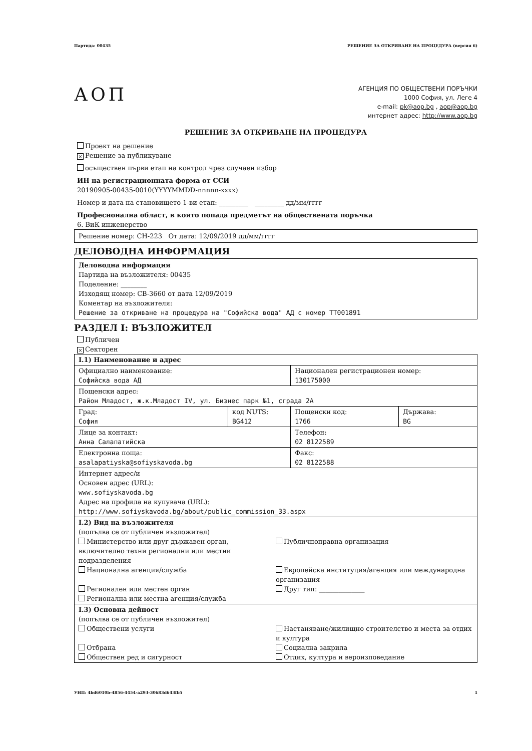Партида: 00435 РЕШЕНИЕ ЗА ОТКРИВАНЕ НА ПРОЦЕДУРА (версия 6)
АОП
АГЕНЦИЯ ПО ОБЩЕСТВЕНИ ПОРЪЧКИ
1000 София, ул. Леге 4
e-mail: pk@aop.bg , aop@aop.bg
интернет адрес: http://www.aop.bg
РЕШЕНИЕ ЗА ОТКРИВАНЕ НА ПРОЦЕДУРА
Проект на решение
× Решение за публикуване
осъществен първи етап на контрол чрез случаен избор
ИН на регистрационната форма от ССИ
20190905-00435-0010(YYYYMMDD-nnnnn-xxxx)
Номер и дата на становището 1-ви етап: _________ _________ дд/мм/гггг
Професионална област, в която попада предметът на обществената поръчка
6. ВиК инженерство
Решение номер: СН-223 От дата: 12/09/2019 дд/мм/гггг
ДЕЛОВОДНА ИНФОРМАЦИЯ
Деловодна информация
Партида на възложителя: 00435
Поделение: ________
Изходящ номер: СВ-3660 от дата 12/09/2019
Коментар на възложителя:
Решение за откриване на процедура на "Софийска вода" АД с номер ТТ001891
РАЗДЕЛ I: ВЪЗЛОЖИТЕЛ
Публичен
× Секторен
| I.1) Наименование и адрес | | | |
| Официално наименование: Софийска вода АД | | Национален регистрационен номер: 130175000 | |
| Пощенски адрес: Район Младост, ж.к.Младост IV, ул. Бизнес парк №1, сграда 2А | | | |
| Град: София | код NUTS: BG412 | Пощенски код: 1766 | Държава: BG |
| Лице за контакт: Анна Салапатийска | | Телефон: 02 8122589 | |
| Електронна поща: asalapatiyska@sofiyskavoda.bg | | Факс: 02 8122588 | |
| Интернет адрес/и Основен адрес (URL): www.sofiyskavoda.bg Адрес на профила на купувача (URL): http://www.sofiyskavoda.bg/about/public_commission_33.aspx | | | |
| I.2) Вид на възложителя (попълва се от публичен възложител) Министерство или друг държавен орган, включително техни регионални или местни подразделения Публичноправна организация Национална агенция/служба Европейска институция/агенция или международна организация Регионален или местен орган Регионална или местна агенция/служба Друг тип: ______________ | | | |
| I.3) Основна дейност (попълва се от публичен възложител) Обществени услуги Настаняване/жилищно строителство и места за отдих и култура Отбрана Обществен ред и сигурност Социална закрила Отдих, култура и вероизповедание | | | |
УНП: 4bd6010b-4856-4454-a293-30683d643fb5 1